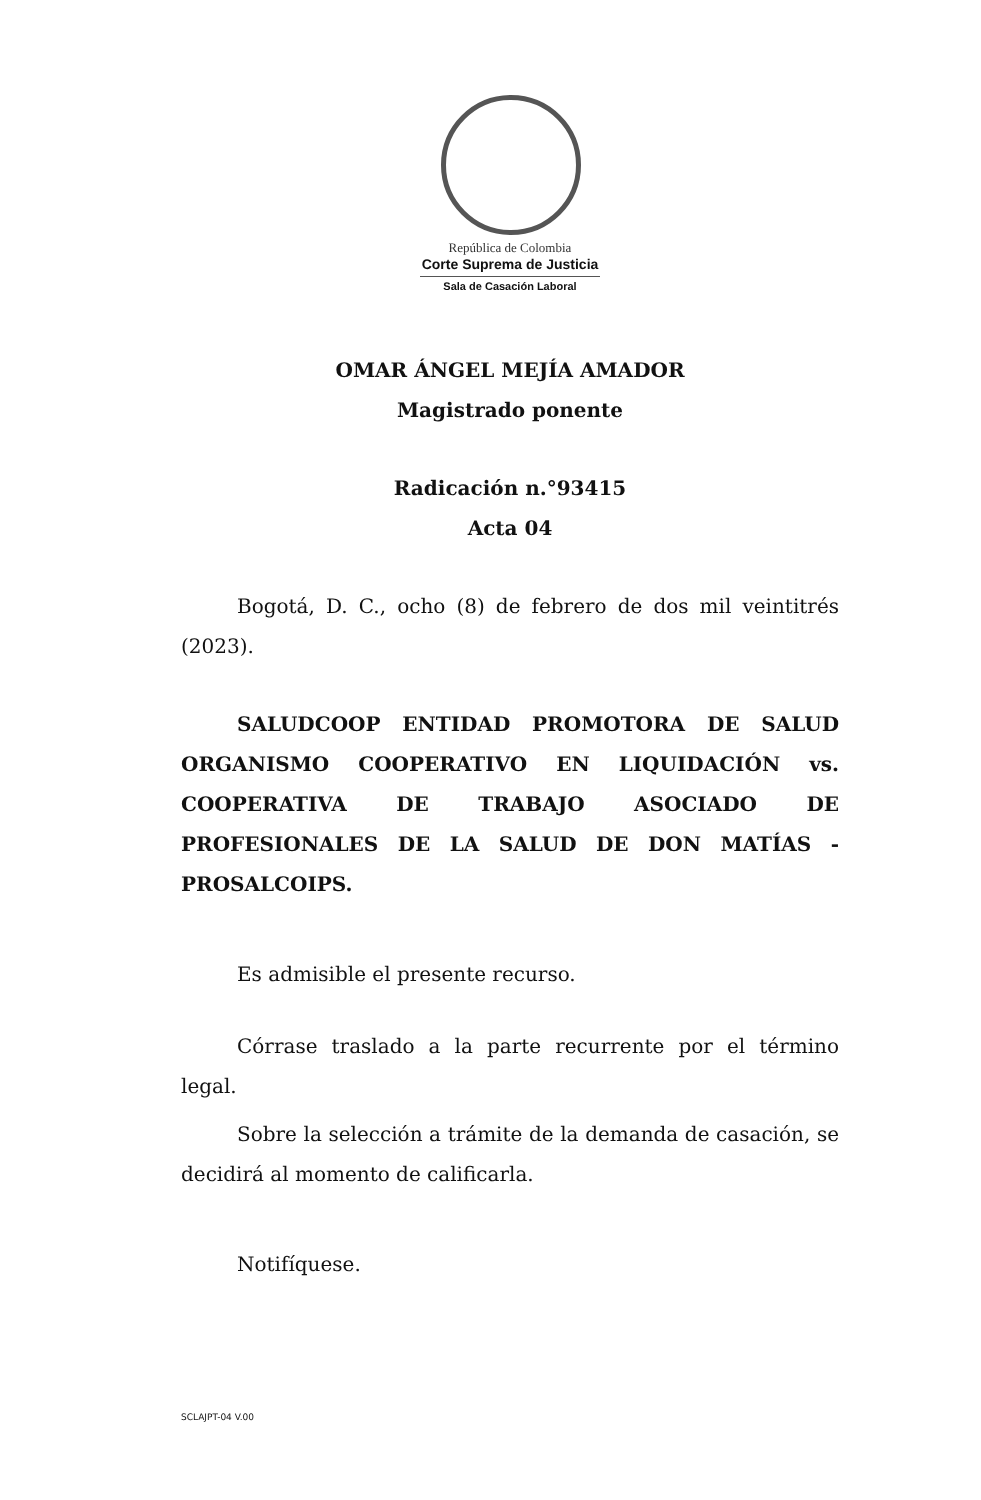República de Colombia
Corte Suprema de Justicia
Sala de Casación Laboral
OMAR ÁNGEL MEJÍA AMADOR
Magistrado ponente
Radicación n.°93415
Acta 04
Bogotá, D. C., ocho (8) de febrero de dos mil veintitrés (2023).
SALUDCOOP ENTIDAD PROMOTORA DE SALUD ORGANISMO COOPERATIVO EN LIQUIDACIÓN vs. COOPERATIVA DE TRABAJO ASOCIADO DE PROFESIONALES DE LA SALUD DE DON MATÍAS - PROSALCOIPS.
Es admisible el presente recurso.
Córrase traslado a la parte recurrente por el término legal.
Sobre la selección a trámite de la demanda de casación, se decidirá al momento de calificarla.
Notifíquese.
SCLAJPT-04 V.00